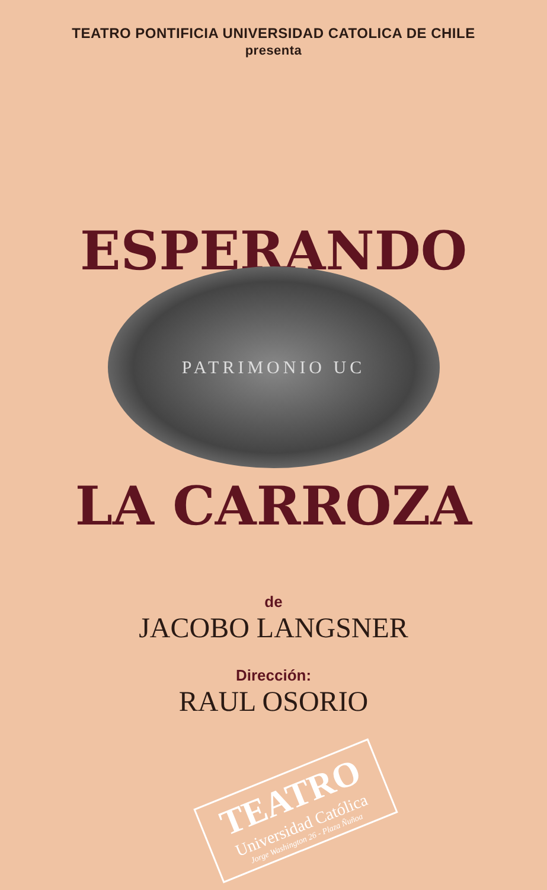TEATRO PONTIFICIA UNIVERSIDAD CATOLICA DE CHILE
presenta
ESPERANDO
PATRIMONIO UC
LA CARROZA
de
JACOBO LANGSNER
Dirección:
RAUL OSORIO
TEATRO
Universidad Católica
Jorge Washington 26 - Plaza Ñuñoa